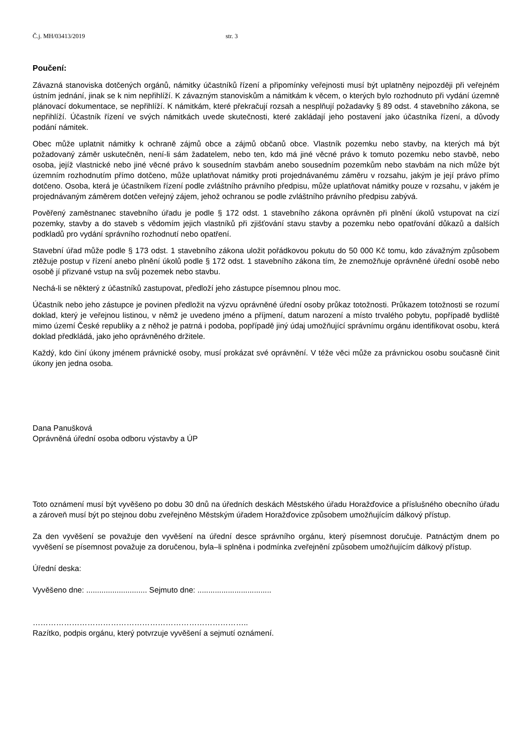Č.j. MH/03413/2019 str. 3
Poučení:
Závazná stanoviska dotčených orgánů, námitky účastníků řízení a připomínky veřejnosti musí být uplatněny nejpozději při veřejném ústním jednání, jinak se k nim nepřihlíží. K závazným stanoviskům a námitkám k věcem, o kterých bylo rozhodnuto při vydání územně plánovací dokumentace, se nepřihlíží. K námitkám, které překračují rozsah a nesplňují požadavky § 89 odst. 4 stavebního zákona, se nepřihlíží. Účastník řízení ve svých námitkách uvede skutečnosti, které zakládají jeho postavení jako účastníka řízení, a důvody podání námitek.
Obec může uplatnit námitky k ochraně zájmů obce a zájmů občanů obce. Vlastník pozemku nebo stavby, na kterých má být požadovaný záměr uskutečněn, není-li sám žadatelem, nebo ten, kdo má jiné věcné právo k tomuto pozemku nebo stavbě, nebo osoba, jejíž vlastnické nebo jiné věcné právo k sousedním stavbám anebo sousedním pozemkům nebo stavbám na nich může být územním rozhodnutím přímo dotčeno, může uplatňovat námitky proti projednávanému záměru v rozsahu, jakým je její právo přímo dotčeno. Osoba, která je účastníkem řízení podle zvláštního právního předpisu, může uplatňovat námitky pouze v rozsahu, v jakém je projednávaným záměrem dotčen veřejný zájem, jehož ochranou se podle zvláštního právního předpisu zabývá.
Pověřený zaměstnanec stavebního úřadu je podle § 172 odst. 1 stavebního zákona oprávněn při plnění úkolů vstupovat na cizí pozemky, stavby a do staveb s vědomím jejich vlastníků při zjišťování stavu stavby a pozemku nebo opatřování důkazů a dalších podkladů pro vydání správního rozhodnutí nebo opatření.
Stavební úřad může podle § 173 odst. 1 stavebního zákona uložit pořádkovou pokutu do 50 000 Kč tomu, kdo závažným způsobem ztěžuje postup v řízení anebo plnění úkolů podle § 172 odst. 1 stavebního zákona tím, že znemožňuje oprávněné úřední osobě nebo osobě jí přizvané vstup na svůj pozemek nebo stavbu.
Nechá-li se některý z účastníků zastupovat, předloží jeho zástupce písemnou plnou moc.
Účastník nebo jeho zástupce je povinen předložit na výzvu oprávněné úřední osoby průkaz totožnosti. Průkazem totožnosti se rozumí doklad, který je veřejnou listinou, v němž je uvedeno jméno a příjmení, datum narození a místo trvalého pobytu, popřípadě bydliště mimo území České republiky a z něhož je patrná i podoba, popřípadě jiný údaj umožňující správnímu orgánu identifikovat osobu, která doklad předkládá, jako jeho oprávněného držitele.
Každý, kdo činí úkony jménem právnické osoby, musí prokázat své oprávnění. V téže věci může za právnickou osobu současně činit úkony jen jedna osoba.
Dana Panušková
Oprávněná úřední osoba odboru výstavby a ÚP
Toto oznámení musí být vyvěšeno po dobu 30 dnů na úředních deskách Městského úřadu Horažďovice a příslušného obecního úřadu a zároveň musí být po stejnou dobu zveřejněno Městským úřadem Horažďovice způsobem umožňujícím dálkový přístup.
Za den vyvěšení se považuje den vyvěšení na úřední desce správního orgánu, který písemnost doručuje. Patnáctým dnem po vyvěšení se písemnost považuje za doručenou, byla–li splněna i podmínka zveřejnění způsobem umožňujícím dálkový přístup.
Úřední deska:
Vyvěšeno dne: ............................ Sejmuto dne: ..................................
………………………………………………………………………..
Razítko, podpis orgánu, který potvrzuje vyvěšení a sejmutí oznámení.